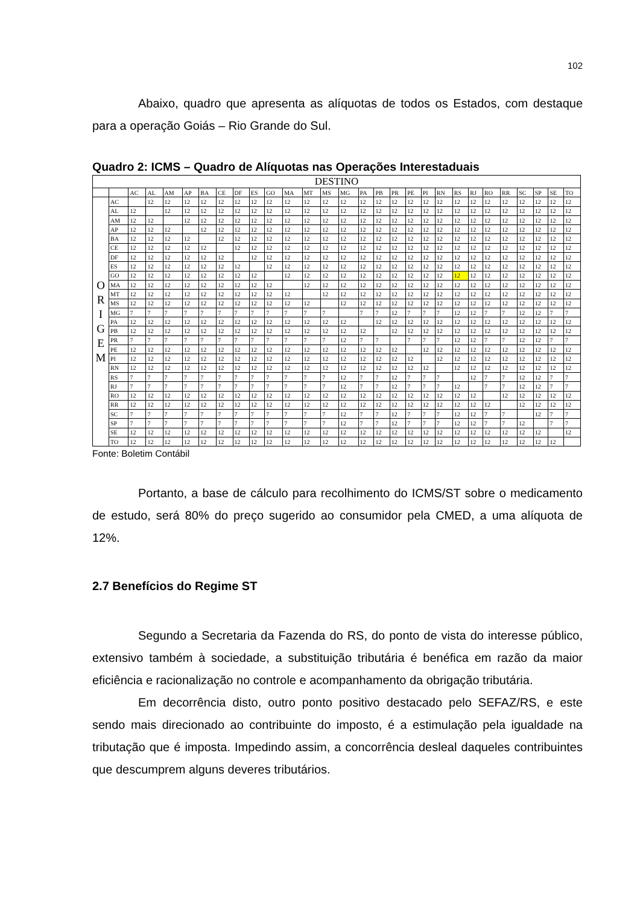102
Abaixo, quadro que apresenta as alíquotas de todos os Estados, com destaque para a operação Goiás – Rio Grande do Sul.
Quadro 2: ICMS – Quadro de Alíquotas nas Operações Interestaduais
| DESTINO | | | | | | | | | | | | | | | | | | | | | | | | | | | | |
| --- | --- | --- | --- | --- | --- | --- | --- | --- | --- | --- | --- | --- | --- | --- | --- | --- | --- | --- | --- | --- | --- | --- | --- | --- | --- | --- | --- | --- |
| | | AC | AL | AM | AP | BA | CE | DF | ES | GO | MA | MT | MS | MG | PA | PB | PR | PE | PI | RN | RS | RJ | RO | RR | SC | SP | SE | TO |
| O R I G E M | AC | | 12 | 12 | 12 | 12 | 12 | 12 | 12 | 12 | 12 | 12 | 12 | 12 | 12 | 12 | 12 | 12 | 12 | 12 | 12 | 12 | 12 | 12 | 12 | 12 | 12 | 12 |
| | AL | 12 | | 12 | 12 | 12 | 12 | 12 | 12 | 12 | 12 | 12 | 12 | 12 | 12 | 12 | 12 | 12 | 12 | 12 | 12 | 12 | 12 | 12 | 12 | 12 | 12 | 12 |
| | AM | 12 | 12 | | 12 | 12 | 12 | 12 | 12 | 12 | 12 | 12 | 12 | 12 | 12 | 12 | 12 | 12 | 12 | 12 | 12 | 12 | 12 | 12 | 12 | 12 | 12 | 12 |
| | AP | 12 | 12 | 12 | | 12 | 12 | 12 | 12 | 12 | 12 | 12 | 12 | 12 | 12 | 12 | 12 | 12 | 12 | 12 | 12 | 12 | 12 | 12 | 12 | 12 | 12 | 12 |
| | BA | 12 | 12 | 12 | 12 | | 12 | 12 | 12 | 12 | 12 | 12 | 12 | 12 | 12 | 12 | 12 | 12 | 12 | 12 | 12 | 12 | 12 | 12 | 12 | 12 | 12 | 12 |
| | CE | 12 | 12 | 12 | 12 | 12 | | 12 | 12 | 12 | 12 | 12 | 12 | 12 | 12 | 12 | 12 | 12 | 12 | 12 | 12 | 12 | 12 | 12 | 12 | 12 | 12 | 12 |
| | DF | 12 | 12 | 12 | 12 | 12 | 12 | | 12 | 12 | 12 | 12 | 12 | 12 | 12 | 12 | 12 | 12 | 12 | 12 | 12 | 12 | 12 | 12 | 12 | 12 | 12 | 12 |
| | ES | 12 | 12 | 12 | 12 | 12 | 12 | 12 | | 12 | 12 | 12 | 12 | 12 | 12 | 12 | 12 | 12 | 12 | 12 | 12 | 12 | 12 | 12 | 12 | 12 | 12 | 12 |
| | GO | 12 | 12 | 12 | 12 | 12 | 12 | 12 | 12 | | 12 | 12 | 12 | 12 | 12 | 12 | 12 | 12 | 12 | 12 | 12 | 12 | 12 | 12 | 12 | 12 | 12 | 12 |
| | MA | 12 | 12 | 12 | 12 | 12 | 12 | 12 | 12 | 12 | | 12 | 12 | 12 | 12 | 12 | 12 | 12 | 12 | 12 | 12 | 12 | 12 | 12 | 12 | 12 | 12 | 12 |
| | MT | 12 | 12 | 12 | 12 | 12 | 12 | 12 | 12 | 12 | 12 | | 12 | 12 | 12 | 12 | 12 | 12 | 12 | 12 | 12 | 12 | 12 | 12 | 12 | 12 | 12 | 12 |
| | MS | 12 | 12 | 12 | 12 | 12 | 12 | 12 | 12 | 12 | 12 | 12 | | 12 | 12 | 12 | 12 | 12 | 12 | 12 | 12 | 12 | 12 | 12 | 12 | 12 | 12 | 12 |
| | MG | 7 | 7 | 7 | 7 | 7 | 7 | 7 | 7 | 7 | 7 | 7 | 7 | | 7 | 7 | 12 | 7 | 7 | 7 | 12 | 12 | 7 | 7 | 12 | 12 | 7 | 7 |
| | PA | 12 | 12 | 12 | 12 | 12 | 12 | 12 | 12 | 12 | 12 | 12 | 12 | 12 | | 12 | 12 | 12 | 12 | 12 | 12 | 12 | 12 | 12 | 12 | 12 | 12 | 12 |
| | PB | 12 | 12 | 12 | 12 | 12 | 12 | 12 | 12 | 12 | 12 | 12 | 12 | 12 | 12 | | 12 | 12 | 12 | 12 | 12 | 12 | 12 | 12 | 12 | 12 | 12 | 12 |
| | PR | 7 | 7 | 7 | 7 | 7 | 7 | 7 | 7 | 7 | 7 | 7 | 7 | 12 | 7 | 7 | | 7 | 7 | 7 | 12 | 12 | 7 | 7 | 12 | 12 | 7 | 7 |
| | PE | 12 | 12 | 12 | 12 | 12 | 12 | 12 | 12 | 12 | 12 | 12 | 12 | 12 | 12 | 12 | 12 | | 12 | 12 | 12 | 12 | 12 | 12 | 12 | 12 | 12 | 12 |
| | PI | 12 | 12 | 12 | 12 | 12 | 12 | 12 | 12 | 12 | 12 | 12 | 12 | 12 | 12 | 12 | 12 | 12 | | 12 | 12 | 12 | 12 | 12 | 12 | 12 | 12 | 12 |
| | RN | 12 | 12 | 12 | 12 | 12 | 12 | 12 | 12 | 12 | 12 | 12 | 12 | 12 | 12 | 12 | 12 | 12 | 12 | | 12 | 12 | 12 | 12 | 12 | 12 | 12 | 12 |
| | RS | 7 | 7 | 7 | 7 | 7 | 7 | 7 | 7 | 7 | 7 | 7 | 7 | 12 | 7 | 7 | 12 | 7 | 7 | 7 | | 12 | 7 | 7 | 12 | 12 | 7 | 7 |
| | RJ | 7 | 7 | 7 | 7 | 7 | 7 | 7 | 7 | 7 | 7 | 7 | 7 | 12 | 7 | 7 | 12 | 7 | 7 | 7 | 12 | | 7 | 7 | 12 | 12 | 7 | 7 |
| | RO | 12 | 12 | 12 | 12 | 12 | 12 | 12 | 12 | 12 | 12 | 12 | 12 | 12 | 12 | 12 | 12 | 12 | 12 | 12 | 12 | 12 | | 12 | 12 | 12 | 12 | 12 |
| | RR | 12 | 12 | 12 | 12 | 12 | 12 | 12 | 12 | 12 | 12 | 12 | 12 | 12 | 12 | 12 | 12 | 12 | 12 | 12 | 12 | 12 | 12 | | 12 | 12 | 12 | 12 |
| | SC | 7 | 7 | 7 | 7 | 7 | 7 | 7 | 7 | 7 | 7 | 7 | 7 | 12 | 7 | 7 | 12 | 7 | 7 | 7 | 12 | 12 | 7 | 7 | | 12 | 7 | 7 |
| | SP | 7 | 7 | 7 | 7 | 7 | 7 | 7 | 7 | 7 | 7 | 7 | 7 | 12 | 7 | 7 | 12 | 7 | 7 | 7 | 12 | 12 | 7 | 7 | 12 | | 7 | 7 |
| | SE | 12 | 12 | 12 | 12 | 12 | 12 | 12 | 12 | 12 | 12 | 12 | 12 | 12 | 12 | 12 | 12 | 12 | 12 | 12 | 12 | 12 | 12 | 12 | 12 | 12 | | 12 |
| | TO | 12 | 12 | 12 | 12 | 12 | 12 | 12 | 12 | 12 | 12 | 12 | 12 | 12 | 12 | 12 | 12 | 12 | 12 | 12 | 12 | 12 | 12 | 12 | 12 | 12 | 12 | |
Fonte: Boletim Contábil
Portanto, a base de cálculo para recolhimento do ICMS/ST sobre o medicamento de estudo, será 80% do preço sugerido ao consumidor pela CMED, a uma alíquota de 12%.
2.7 Benefícios do Regime ST
Segundo a Secretaria da Fazenda do RS, do ponto de vista do interesse público, extensivo também à sociedade, a substituição tributária é benéfica em razão da maior eficiência e racionalização no controle e acompanhamento da obrigação tributária.
Em decorrência disto, outro ponto positivo destacado pelo SEFAZ/RS, e este sendo mais direcionado ao contribuinte do imposto, é a estimulação pela igualdade na tributação que é imposta. Impedindo assim, a concorrência desleal daqueles contribuintes que descumprem alguns deveres tributários.